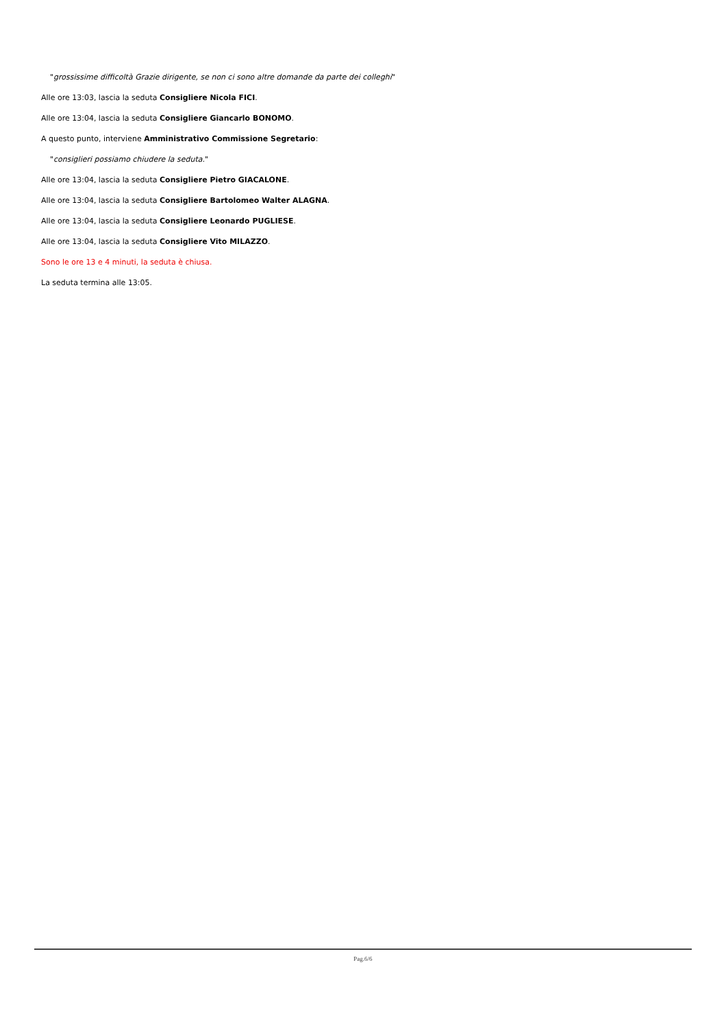"grossissime difficoltà Grazie dirigente, se non ci sono altre domande da parte dei colleghi"
Alle ore 13:03, lascia la seduta Consigliere Nicola FICI.
Alle ore 13:04, lascia la seduta Consigliere Giancarlo BONOMO.
A questo punto, interviene Amministrativo Commissione Segretario:
"consiglieri possiamo chiudere la seduta."
Alle ore 13:04, lascia la seduta Consigliere Pietro GIACALONE.
Alle ore 13:04, lascia la seduta Consigliere Bartolomeo Walter ALAGNA.
Alle ore 13:04, lascia la seduta Consigliere Leonardo PUGLIESE.
Alle ore 13:04, lascia la seduta Consigliere Vito MILAZZO.
Sono le ore 13 e 4 minuti, la seduta è chiusa.
La seduta termina alle 13:05.
Pag.6/6